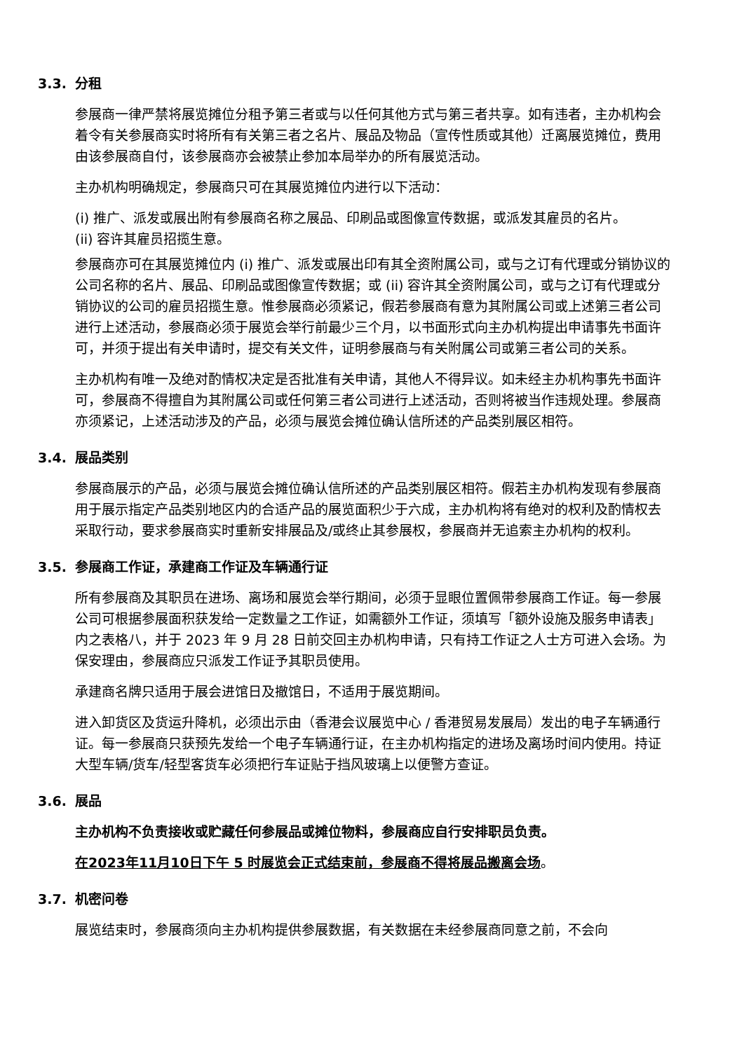3.3. 分租
参展商一律严禁将展览摊位分租予第三者或与以任何其他方式与第三者共享。如有违者，主办机构会着令有关参展商实时将所有有关第三者之名片、展品及物品（宣传性质或其他）迁离展览摊位，费用由该参展商自付，该参展商亦会被禁止参加本局举办的所有展览活动。
主办机构明确规定，参展商只可在其展览摊位内进行以下活动：
(i) 推广、派发或展出附有参展商名称之展品、印刷品或图像宣传数据，或派发其雇员的名片。
(ii) 容许其雇员招揽生意。
参展商亦可在其展览摊位内 (i) 推广、派发或展出印有其全资附属公司，或与之订有代理或分销协议的公司名称的名片、展品、印刷品或图像宣传数据；或 (ii) 容许其全资附属公司，或与之订有代理或分销协议的公司的雇员招揽生意。惟参展商必须紧记，假若参展商有意为其附属公司或上述第三者公司进行上述活动，参展商必须于展览会举行前最少三个月，以书面形式向主办机构提出申请事先书面许可，并须于提出有关申请时，提交有关文件，证明参展商与有关附属公司或第三者公司的关系。
主办机构有唯一及绝对酌情权决定是否批准有关申请，其他人不得异议。如未经主办机构事先书面许可，参展商不得擅自为其附属公司或任何第三者公司进行上述活动，否则将被当作违规处理。参展商亦须紧记，上述活动涉及的产品，必须与展览会摊位确认信所述的产品类别展区相符。
3.4. 展品类别
参展商展示的产品，必须与展览会摊位确认信所述的产品类别展区相符。假若主办机构发现有参展商用于展示指定产品类别地区内的合适产品的展览面积少于六成，主办机构将有绝对的权利及酌情权去采取行动，要求参展商实时重新安排展品及/或终止其参展权，参展商并无追索主办机构的权利。
3.5. 参展商工作证，承建商工作证及车辆通行证
所有参展商及其职员在进场、离场和展览会举行期间，必须于显眼位置佩带参展商工作证。每一参展公司可根据参展面积获发给一定数量之工作证，如需额外工作证，须填写「额外设施及服务申请表」内之表格八，并于 2023 年 9 月 28 日前交回主办机构申请，只有持工作证之人士方可进入会场。为保安理由，参展商应只派发工作证予其职员使用。
承建商名牌只适用于展会进馆日及撤馆日，不适用于展览期间。
进入卸货区及货运升降机，必须出示由（香港会议展览中心 / 香港贸易发展局）发出的电子车辆通行证。每一参展商只获预先发给一个电子车辆通行证，在主办机构指定的进场及离场时间内使用。持证大型车辆/货车/轻型客货车必须把行车证贴于挡风玻璃上以便警方查证。
3.6. 展品
主办机构不负责接收或贮藏任何参展品或摊位物料，参展商应自行安排职员负责。
在2023年11月10日下午 5 时展览会正式结束前，参展商不得将展品搬离会场。
3.7. 机密问卷
展览结束时，参展商须向主办机构提供参展数据，有关数据在未经参展商同意之前，不会向